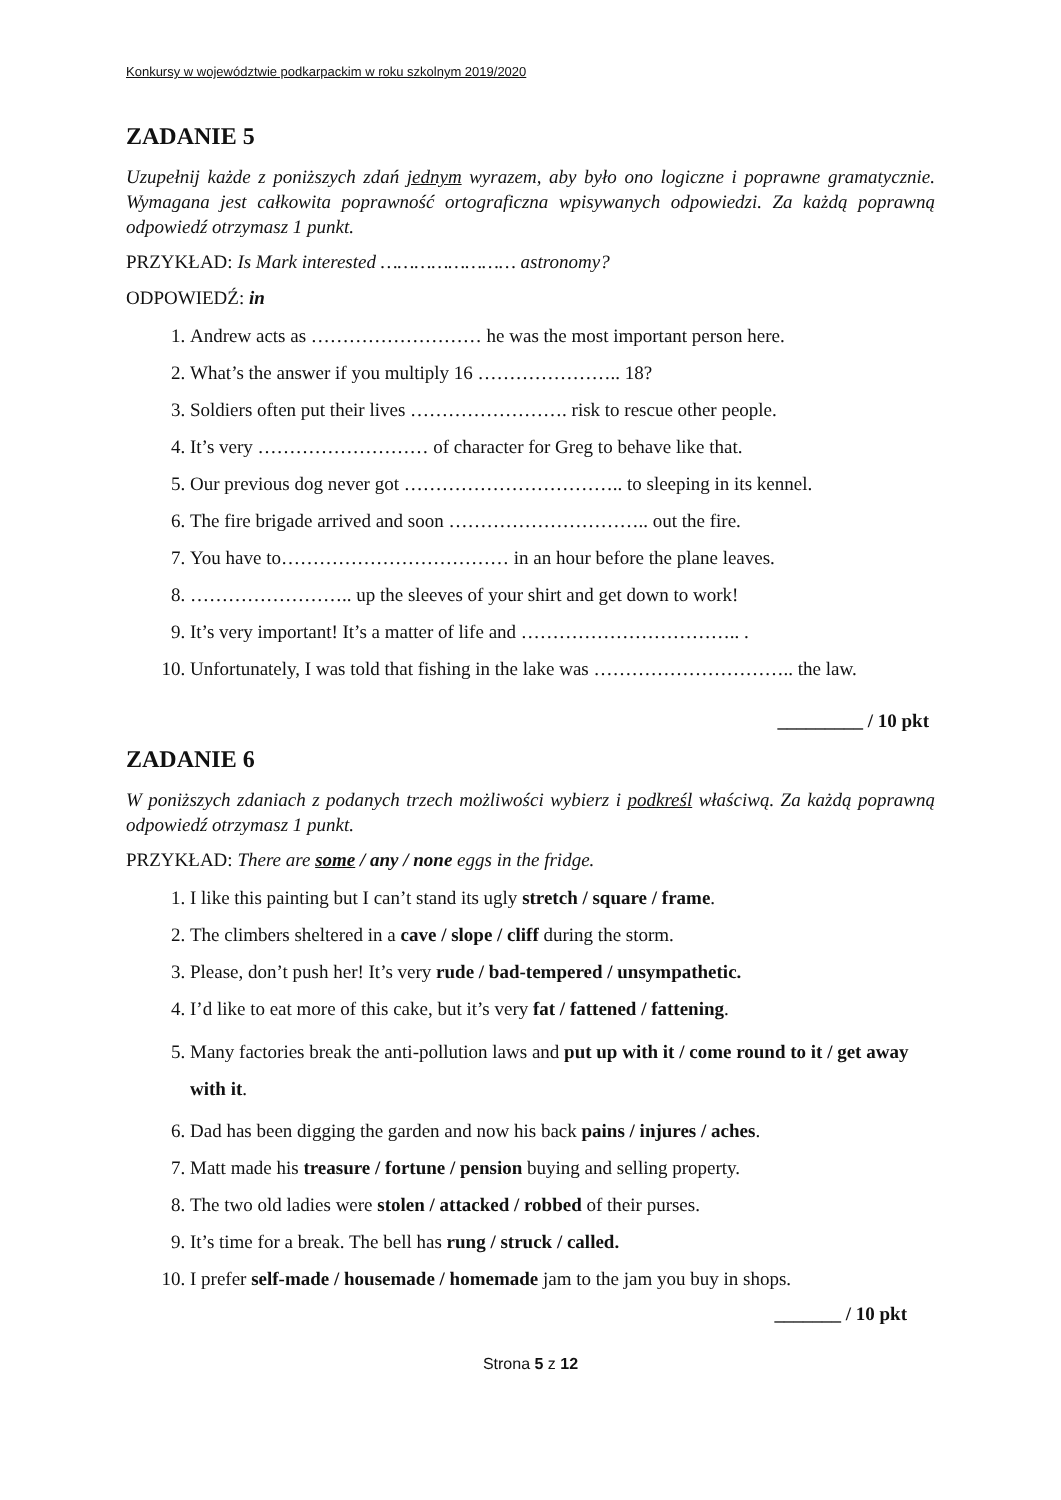Konkursy w województwie podkarpackim w roku szkolnym 2019/2020
ZADANIE 5
Uzupełnij każde z poniższych zdań jednym wyrazem, aby było ono logiczne i poprawne gramatycznie. Wymagana jest całkowita poprawność ortograficzna wpisywanych odpowiedzi. Za każdą poprawną odpowiedź otrzymasz 1 punkt.
PRZYKŁAD: Is Mark interested …………………… astronomy?
ODPOWIEDŹ: in
1. Andrew acts as ……………………… he was the most important person here.
2. What’s the answer if you multiply 16 ………………….. 18?
3. Soldiers often put their lives ……………………. risk to rescue other people.
4. It’s very ……………………… of character for Greg to behave like that.
5. Our previous dog never got …………………………….. to sleeping in its kennel.
6. The fire brigade arrived and soon ………………………….. out the fire.
7. You have to……………………………… in an hour before the plane leaves.
8. …………………….. up the sleeves of your shirt and get down to work!
9. It’s very important! It’s a matter of life and …………………………….. .
10. Unfortunately, I was told that fishing in the lake was ………………………….. the law.
_________ / 10 pkt
ZADANIE 6
W poniższych zdaniach z podanych trzech możliwości wybierz i podkreśl właściwą. Za każdą poprawną odpowiedź otrzymasz 1 punkt.
PRZYKŁAD: There are some / any / none eggs in the fridge.
1. I like this painting but I can’t stand its ugly stretch / square / frame.
2. The climbers sheltered in a cave / slope / cliff during the storm.
3. Please, don’t push her! It’s very rude / bad-tempered / unsympathetic.
4. I’d like to eat more of this cake, but it’s very fat / fattened / fattening.
5. Many factories break the anti-pollution laws and put up with it / come round to it / get away with it.
6. Dad has been digging the garden and now his back pains / injures / aches.
7. Matt made his treasure / fortune / pension buying and selling property.
8. The two old ladies were stolen / attacked / robbed of their purses.
9. It’s time for a break. The bell has rung / struck / called.
10. I prefer self-made / housemade / homemade jam to the jam you buy in shops.
_______ / 10 pkt
Strona 5 z 12